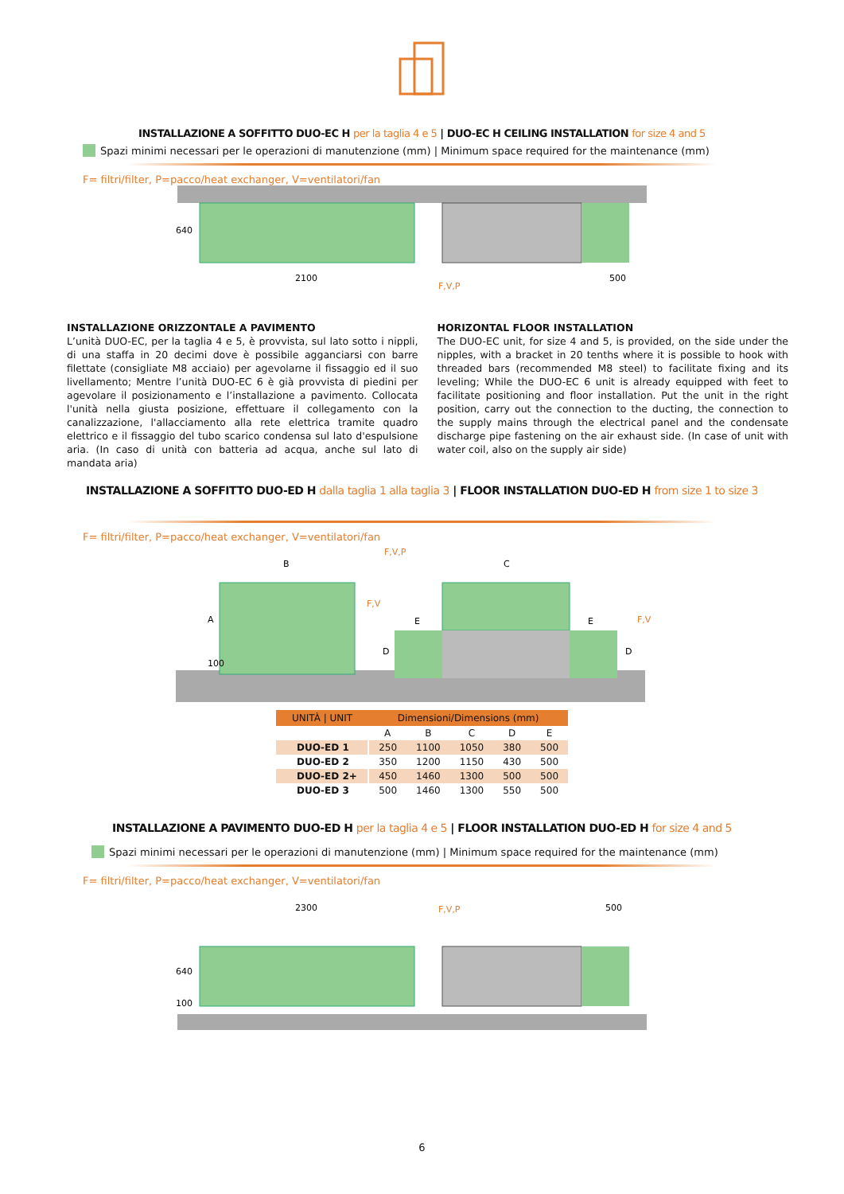INSTALLAZIONE A SOFFITTO DUO-EC H per la taglia 4 e 5 | DUO-EC H CEILING INSTALLATION for size 4 and 5
Spazi minimi necessari per le operazioni di manutenzione (mm) | Minimum space required for the maintenance (mm)
F= filtri/filter, P=pacco/heat exchanger, V=ventilatori/fan
2100
500
640
F,V,P
INSTALLAZIONE ORIZZONTALE A PAVIMENTO
L’unità DUO-EC, per la taglia 4 e 5, è provvista, sul lato sotto i nippli, di una staffa in 20 decimi dove è possibile agganciarsi con barre filettate (consigliate M8 acciaio) per agevolarne il fissaggio ed il suo livellamento; Mentre l’unità DUO-EC 6 è già provvista di piedini per agevolare il posizionamento e l’installazione a pavimento. Collocata l'unità nella giusta posizione, effettuare il collegamento con la canalizzazione, l'allacciamento alla rete elettrica tramite quadro elettrico e il fissaggio del tubo scarico condensa sul lato d'espulsione aria. (In caso di unità con batteria ad acqua, anche sul lato di mandata aria)
HORIZONTAL FLOOR INSTALLATION
The DUO-EC unit, for size 4 and 5, is provided, on the side under the nipples, with a bracket in 20 tenths where it is possible to hook with threaded bars (recommended M8 steel) to facilitate fixing and its leveling; While the DUO-EC 6 unit is already equipped with feet to facilitate positioning and floor installation. Put the unit in the right position, carry out the connection to the ducting, the connection to the supply mains through the electrical panel and the condensate discharge pipe fastening on the air exhaust side. (In case of unit with water coil, also on the supply air side)
INSTALLAZIONE A SOFFITTO DUO-ED H dalla taglia 1 alla taglia 3 | FLOOR INSTALLATION DUO-ED H from size 1 to size 3
F= filtri/filter, P=pacco/heat exchanger, V=ventilatori/fan
B
C
A
E
E
D
D
100
F,V,P
F,V
F,V
| UNITÀ / UNIT | Dimensioni/Dimensions (mm) | | | | |
| --- | --- | --- | --- | --- | --- |
| | A | B | C | D | E |
| DUO-ED 1 | 250 | 1100 | 1050 | 380 | 500 |
| DUO-ED 2 | 350 | 1200 | 1150 | 430 | 500 |
| DUO-ED 2+ | 450 | 1460 | 1300 | 500 | 500 |
| DUO-ED 3 | 500 | 1460 | 1300 | 550 | 500 |
INSTALLAZIONE A PAVIMENTO DUO-ED H per la taglia 4 e 5 | FLOOR INSTALLATION DUO-ED H for size 4 and 5
Spazi minimi necessari per le operazioni di manutenzione (mm) | Minimum space required for the maintenance (mm)
F= filtri/filter, P=pacco/heat exchanger, V=ventilatori/fan
2300
500
F,V,P
640
100
6